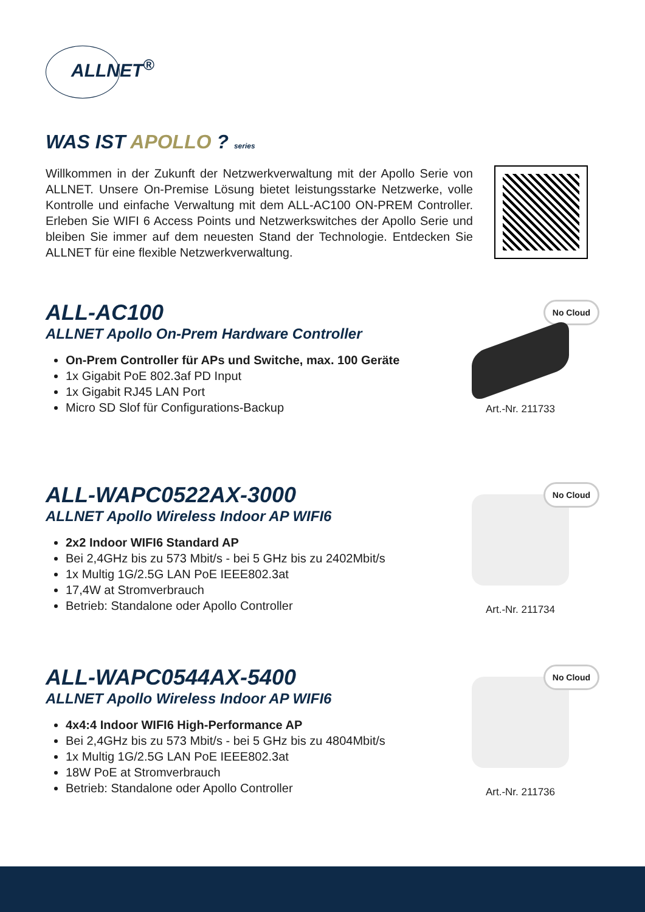ALLNET<sup>®</sup>
WAS IST APOLLO ? series
Willkommen in der Zukunft der Netzwerkverwaltung mit der Apollo Serie von ALLNET. Unsere On-Premise Lösung bietet leistungsstarke Netzwerke, volle Kontrolle und einfache Verwaltung mit dem ALL-AC100 ON-PREM Controller. Erleben Sie WIFI 6 Access Points und Netzwerkswitches der Apollo Serie und bleiben Sie immer auf dem neuesten Stand der Technologie. Entdecken Sie ALLNET für eine flexible Netzwerkverwaltung.
ALL-AC100
ALLNET Apollo On-Prem Hardware Controller
On-Prem Controller für APs und Switche, max. 100 Geräte
1x Gigabit PoE 802.3af PD Input
1x Gigabit RJ45 LAN Port
Micro SD Slof für Configurations-Backup
No Cloud
Art.-Nr. 211733
ALL-WAPC0522AX-3000
ALLNET Apollo Wireless Indoor AP WIFI6
2x2 Indoor WIFI6 Standard AP
Bei 2,4GHz bis zu 573 Mbit/s - bei 5 GHz bis zu 2402Mbit/s
1x Multig 1G/2.5G LAN PoE IEEE802.3at
17,4W at Stromverbrauch
Betrieb: Standalone oder Apollo Controller
No Cloud
Art.-Nr. 211734
ALL-WAPC0544AX-5400
ALLNET Apollo Wireless Indoor AP WIFI6
4x4:4 Indoor WIFI6 High-Performance AP
Bei 2,4GHz bis zu 573 Mbit/s - bei 5 GHz bis zu 4804Mbit/s
1x Multig 1G/2.5G LAN PoE IEEE802.3at
18W PoE at Stromverbrauch
Betrieb: Standalone oder Apollo Controller
No Cloud
Art.-Nr. 211736